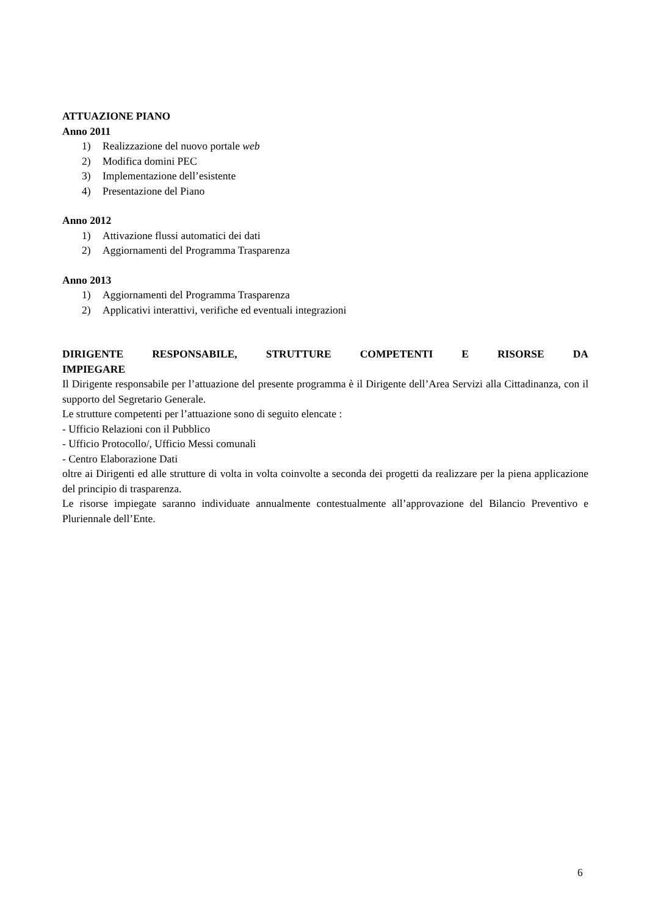ATTUAZIONE PIANO
Anno 2011
1) Realizzazione del nuovo portale web
2) Modifica domini PEC
3) Implementazione dell’esistente
4) Presentazione del Piano
Anno 2012
1) Attivazione flussi automatici dei dati
2) Aggiornamenti del Programma Trasparenza
Anno 2013
1) Aggiornamenti del Programma Trasparenza
2) Applicativi interattivi, verifiche ed eventuali integrazioni
DIRIGENTE RESPONSABILE, STRUTTURE COMPETENTI E RISORSE DA
IMPIEGARE
Il Dirigente responsabile per l’attuazione del presente programma è il Dirigente dell’Area Servizi alla Cittadinanza, con il supporto del Segretario Generale.
Le strutture competenti per l’attuazione sono di seguito elencate :
- Ufficio Relazioni con il Pubblico
- Ufficio Protocollo/, Ufficio Messi comunali
- Centro Elaborazione Dati
oltre ai Dirigenti ed alle strutture di volta in volta coinvolte a seconda dei progetti da realizzare per la piena applicazione del principio di trasparenza.
Le risorse impiegate saranno individuate annualmente contestualmente all’approvazione del Bilancio Preventivo e Pluriennale dell’Ente.
6